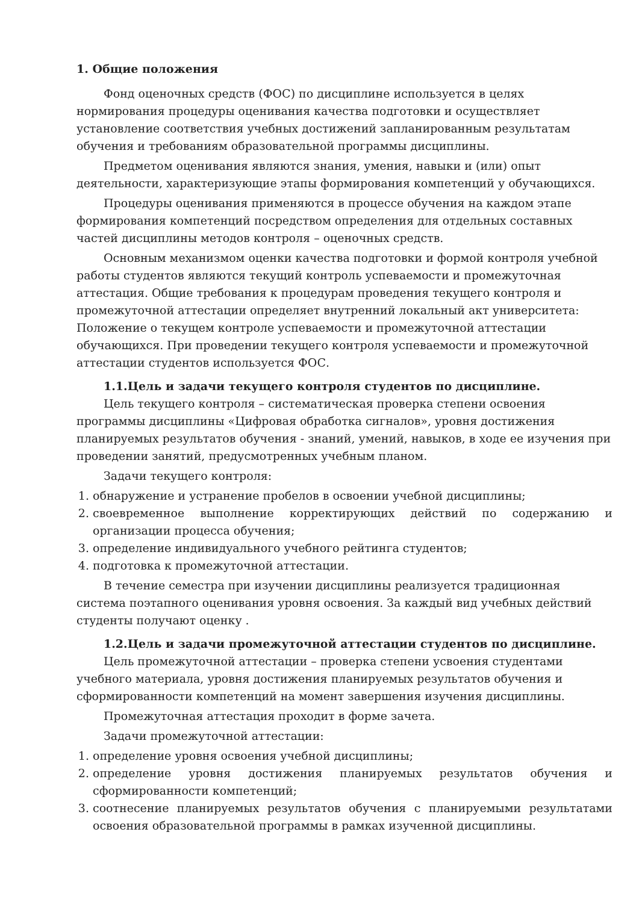1. Общие положения
Фонд оценочных средств (ФОС) по дисциплине используется в целях нормирования процедуры оценивания качества подготовки и осуществляет установление соответствия учебных достижений запланированным результатам обучения и требованиям образовательной программы дисциплины.
Предметом оценивания являются знания, умения, навыки и (или) опыт деятельности, характеризующие этапы формирования компетенций у обучающихся.
Процедуры оценивания применяются в процессе обучения на каждом этапе формирования компетенций посредством определения для отдельных составных частей дисциплины методов контроля – оценочных средств.
Основным механизмом оценки качества подготовки и формой контроля учебной работы студентов являются текущий контроль успеваемости и промежуточная аттестация. Общие требования к процедурам проведения текущего контроля и промежуточной аттестации определяет внутренний локальный акт университета: Положение о текущем контроле успеваемости и промежуточной аттестации обучающихся. При проведении текущего контроля успеваемости и промежуточной аттестации студентов используется ФОС.
1.1.Цель и задачи текущего контроля студентов по дисциплине.
Цель текущего контроля – систематическая проверка степени освоения программы дисциплины «Цифровая обработка сигналов», уровня достижения планируемых результатов обучения - знаний, умений, навыков, в ходе ее изучения при проведении занятий, предусмотренных учебным планом.
Задачи текущего контроля:
1. обнаружение и устранение пробелов в освоении учебной дисциплины;
2. своевременное выполнение корректирующих действий по содержанию и организации процесса обучения;
3. определение индивидуального учебного рейтинга студентов;
4. подготовка к промежуточной аттестации.
В течение семестра при изучении дисциплины реализуется традиционная система поэтапного оценивания уровня освоения. За каждый вид учебных действий студенты получают оценку .
1.2.Цель и задачи промежуточной аттестации студентов по дисциплине.
Цель промежуточной аттестации – проверка степени усвоения студентами учебного материала, уровня достижения планируемых результатов обучения и сформированности компетенций на момент завершения изучения дисциплины.
Промежуточная аттестация проходит в форме зачета.
Задачи промежуточной аттестации:
1. определение уровня освоения учебной дисциплины;
2. определение уровня достижения планируемых результатов обучения и сформированности компетенций;
3. соотнесение планируемых результатов обучения с планируемыми результатами освоения образовательной программы в рамках изученной дисциплины.